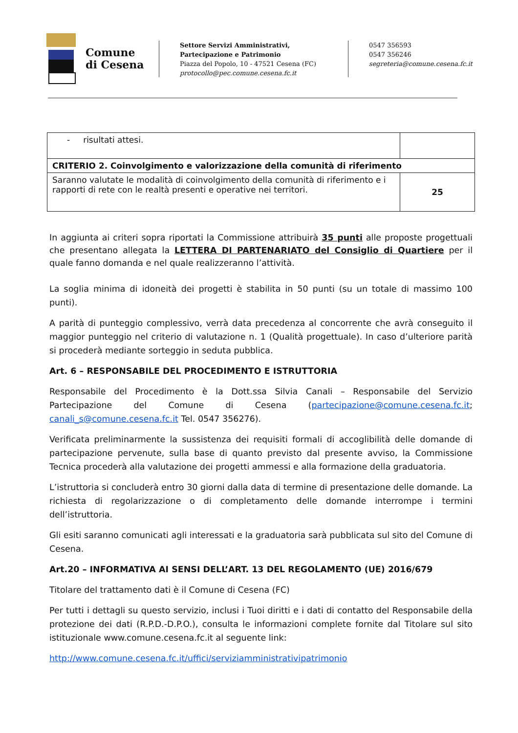Comune
di Cesena
Settore Servizi Amministrativi,
Partecipazione e Patrimonio
Piazza del Popolo, 10 - 47521 Cesena (FC)
protocollo@pec.comune.cesena.fc.it
0547 356593
0547 356246
segreteria@comune.cesena.fc.it
| - risultati attesi. | |
| CRITERIO 2. Coinvolgimento e valorizzazione della comunità di riferimento | |
| Saranno valutate le modalità di coinvolgimento della comunità di riferimento e i rapporti di rete con le realtà presenti e operative nei territori. | 25 |
In aggiunta ai criteri sopra riportati la Commissione attribuirà 35 punti alle proposte progettuali che presentano allegata la LETTERA DI PARTENARIATO del Consiglio di Quartiere per il quale fanno domanda e nel quale realizzeranno l’attività.
La soglia minima di idoneità dei progetti è stabilita in 50 punti (su un totale di massimo 100 punti).
A parità di punteggio complessivo, verrà data precedenza al concorrente che avrà conseguito il maggior punteggio nel criterio di valutazione n. 1 (Qualità progettuale). In caso d’ulteriore parità si procederà mediante sorteggio in seduta pubblica.
Art. 6 – RESPONSABILE DEL PROCEDIMENTO E ISTRUTTORIA
Responsabile del Procedimento è la Dott.ssa Silvia Canali – Responsabile del Servizio Partecipazione del Comune di Cesena (partecipazione@comune.cesena.fc.it; canali_s@comune.cesena.fc.it Tel. 0547 356276).
Verificata preliminarmente la sussistenza dei requisiti formali di accoglibilità delle domande di partecipazione pervenute, sulla base di quanto previsto dal presente avviso, la Commissione Tecnica procederà alla valutazione dei progetti ammessi e alla formazione della graduatoria.
L’istruttoria si concluderà entro 30 giorni dalla data di termine di presentazione delle domande. La richiesta di regolarizzazione o di completamento delle domande interrompe i termini dell’istruttoria.
Gli esiti saranno comunicati agli interessati e la graduatoria sarà pubblicata sul sito del Comune di Cesena.
Art.20 – INFORMATIVA AI SENSI DELL’ART. 13 DEL REGOLAMENTO (UE) 2016/679
Titolare del trattamento dati è il Comune di Cesena (FC)
Per tutti i dettagli su questo servizio, inclusi i Tuoi diritti e i dati di contatto del Responsabile della protezione dei dati (R.P.D.-D.P.O.), consulta le informazioni complete fornite dal Titolare sul sito istituzionale www.comune.cesena.fc.it al seguente link:
http://www.comune.cesena.fc.it/uffici/serviziamministrativipatrimonio